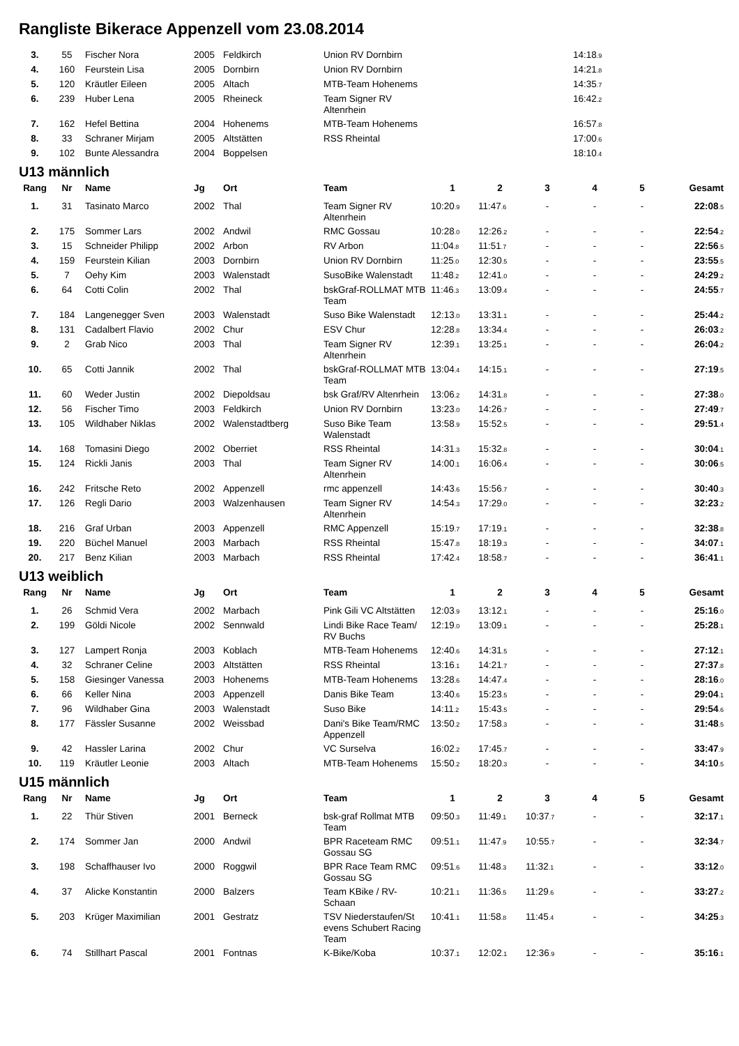Rangliste Bikerace Appenzell vom 23.08.2014
| 3. | 55 | Fischer Nora | 2005 | Feldkirch | Union RV Dornbirn | | | | 14:18 .9 | | |
| 4. | 160 | Feurstein Lisa | 2005 | Dornbirn | Union RV Dornbirn | | | | 14:21 .8 | | |
| 5. | 120 | Kräutler Eileen | 2005 | Altach | MTB-Team Hohenems | | | | 14:35 .7 | | |
| 6. | 239 | Huber Lena | 2005 | Rheineck | Team Signer RV Altenrhein | | | | 16:42 .2 | | |
| 7. | 162 | Hefel Bettina | 2004 | Hohenems | MTB-Team Hohenems | | | | 16:57 .8 | | |
| 8. | 33 | Schraner Mirjam | 2005 | Altstätten | RSS Rheintal | | | | 17:00 .6 | | |
| 9. | 102 | Bunte Alessandra | 2004 | Boppelsen | | | | | 18:10 .4 | | |
U13 männlich
| Rang | Nr | Name | Jg | Ort | Team | 1 | 2 | 3 | 4 | 5 | Gesamt |
| --- | --- | --- | --- | --- | --- | --- | --- | --- | --- | --- | --- |
| 1. | 31 | Tasinato Marco | 2002 | Thal | Team Signer RV Altenrhein | 10:20 .9 | 11:47 .6 | - | - | - | 22:08 .5 |
| 2. | 175 | Sommer Lars | 2002 | Andwil | RMC Gossau | 10:28 .0 | 12:26 .2 | - | - | - | 22:54 .2 |
| 3. | 15 | Schneider Philipp | 2002 | Arbon | RV Arbon | 11:04 .8 | 11:51 .7 | - | - | - | 22:56 .5 |
| 4. | 159 | Feurstein Kilian | 2003 | Dornbirn | Union RV Dornbirn | 11:25 .0 | 12:30 .5 | - | - | - | 23:55 .5 |
| 5. | 7 | Oehy Kim | 2003 | Walenstadt | SusoBike Walenstadt | 11:48 .2 | 12:41 .0 | - | - | - | 24:29 .2 |
| 6. | 64 | Cotti Colin | 2002 | Thal | bskGraf-ROLLMAT MTB Team | 11:46 .3 | 13:09 .4 | - | - | - | 24:55 .7 |
| 7. | 184 | Langenegger Sven | 2003 | Walenstadt | Suso Bike Walenstadt | 12:13 .0 | 13:31 .1 | - | - | - | 25:44 .2 |
| 8. | 131 | Cadalbert Flavio | 2002 | Chur | ESV Chur | 12:28 .8 | 13:34 .4 | - | - | - | 26:03 .2 |
| 9. | 2 | Grab Nico | 2003 | Thal | Team Signer RV Altenrhein | 12:39 .1 | 13:25 .1 | - | - | - | 26:04 .2 |
| 10. | 65 | Cotti Jannik | 2002 | Thal | bskGraf-ROLLMAT MTB Team | 13:04 .4 | 14:15 .1 | - | - | - | 27:19 .5 |
| 11. | 60 | Weder Justin | 2002 | Diepoldsau | bsk Graf/RV Altenrhein | 13:06 .2 | 14:31 .8 | - | - | - | 27:38 .0 |
| 12. | 56 | Fischer Timo | 2003 | Feldkirch | Union RV Dornbirn | 13:23 .0 | 14:26 .7 | - | - | - | 27:49 .7 |
| 13. | 105 | Wildhaber Niklas | 2002 | Walenstadtberg | Suso Bike Team Walenstadt | 13:58 .9 | 15:52 .5 | - | - | - | 29:51 .4 |
| 14. | 168 | Tomasini Diego | 2002 | Oberriet | RSS Rheintal | 14:31 .3 | 15:32 .8 | - | - | - | 30:04 .1 |
| 15. | 124 | Rickli Janis | 2003 | Thal | Team Signer RV Altenrhein | 14:00 .1 | 16:06 .4 | - | - | - | 30:06 .5 |
| 16. | 242 | Fritsche Reto | 2002 | Appenzell | rmc appenzell | 14:43 .6 | 15:56 .7 | - | - | - | 30:40 .3 |
| 17. | 126 | Regli Dario | 2003 | Walzenhausen | Team Signer RV Altenrhein | 14:54 .3 | 17:29 .0 | - | - | - | 32:23 .2 |
| 18. | 216 | Graf Urban | 2003 | Appenzell | RMC Appenzell | 15:19 .7 | 17:19 .1 | - | - | - | 32:38 .8 |
| 19. | 220 | Büchel Manuel | 2003 | Marbach | RSS Rheintal | 15:47 .8 | 18:19 .3 | - | - | - | 34:07 .1 |
| 20. | 217 | Benz Kilian | 2003 | Marbach | RSS Rheintal | 17:42 .4 | 18:58 .7 | - | - | - | 36:41 .1 |
U13 weiblich
| Rang | Nr | Name | Jg | Ort | Team | 1 | 2 | 3 | 4 | 5 | Gesamt |
| --- | --- | --- | --- | --- | --- | --- | --- | --- | --- | --- | --- |
| 1. | 26 | Schmid Vera | 2002 | Marbach | Pink Gili VC Altstätten | 12:03 .9 | 13:12 .1 | - | - | - | 25:16 .0 |
| 2. | 199 | Göldi Nicole | 2002 | Sennwald | Lindi Bike Race Team/ RV Buchs | 12:19 .0 | 13:09 .1 | - | - | - | 25:28 .1 |
| 3. | 127 | Lampert Ronja | 2003 | Koblach | MTB-Team Hohenems | 12:40 .6 | 14:31 .5 | - | - | - | 27:12 .1 |
| 4. | 32 | Schraner Celine | 2003 | Altstätten | RSS Rheintal | 13:16 .1 | 14:21 .7 | - | - | - | 27:37 .8 |
| 5. | 158 | Giesinger Vanessa | 2003 | Hohenems | MTB-Team Hohenems | 13:28 .6 | 14:47 .4 | - | - | - | 28:16 .0 |
| 6. | 66 | Keller Nina | 2003 | Appenzell | Danis Bike Team | 13:40 .6 | 15:23 .5 | - | - | - | 29:04 .1 |
| 7. | 96 | Wildhaber Gina | 2003 | Walenstadt | Suso Bike | 14:11 .2 | 15:43 .5 | - | - | - | 29:54 .6 |
| 8. | 177 | Fässler Susanne | 2002 | Weissbad | Dani's Bike Team/RMC Appenzell | 13:50 .2 | 17:58 .3 | - | - | - | 31:48 .5 |
| 9. | 42 | Hassler Larina | 2002 | Chur | VC Surselva | 16:02 .2 | 17:45 .7 | - | - | - | 33:47 .9 |
| 10. | 119 | Kräutler Leonie | 2003 | Altach | MTB-Team Hohenems | 15:50 .2 | 18:20 .3 | - | - | - | 34:10 .5 |
U15 männlich
| Rang | Nr | Name | Jg | Ort | Team | 1 | 2 | 3 | 4 | 5 | Gesamt |
| --- | --- | --- | --- | --- | --- | --- | --- | --- | --- | --- | --- |
| 1. | 22 | Thür Stiven | 2001 | Berneck | bsk-graf Rollmat MTB Team | 09:50 .3 | 11:49 .1 | 10:37 .7 | - | - | 32:17 .1 |
| 2. | 174 | Sommer Jan | 2000 | Andwil | BPR Raceteam RMC Gossau SG | 09:51 .1 | 11:47 .9 | 10:55 .7 | - | - | 32:34 .7 |
| 3. | 198 | Schaffhauser Ivo | 2000 | Roggwil | BPR Race Team RMC Gossau SG | 09:51 .6 | 11:48 .3 | 11:32 .1 | - | - | 33:12 .0 |
| 4. | 37 | Alicke Konstantin | 2000 | Balzers | Team KBike / RV-Schaan | 10:21 .1 | 11:36 .5 | 11:29 .6 | - | - | 33:27 .2 |
| 5. | 203 | Krüger Maximilian | 2001 | Gestratz | TSV Niederstaufen/St evens Schubert Racing Team | 10:41 .1 | 11:58 .8 | 11:45 .4 | - | - | 34:25 .3 |
| 6. | 74 | Stillhart Pascal | 2001 | Fontnas | K-Bike/Koba | 10:37 .1 | 12:02 .1 | 12:36 .9 | - | - | 35:16 .1 |